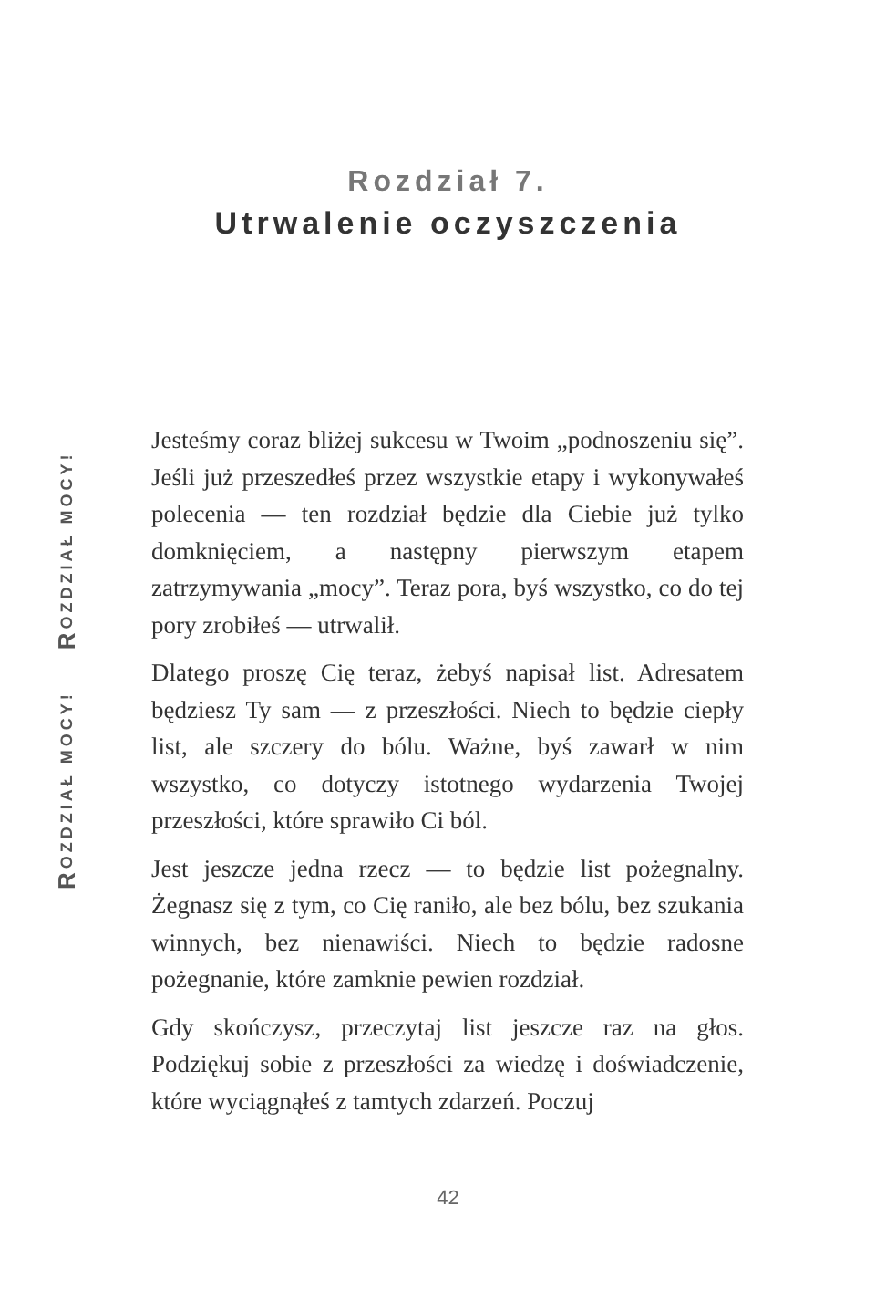Rozdział 7.
Utrwalenie oczyszczenia
ROZDZIAŁ MOCY! ROZDZIAŁ MOCY!
Jesteśmy coraz bliżej sukcesu w Twoim „podnoszeniu się”. Jeśli już przeszedłeś przez wszystkie etapy i wykonywałeś polecenia — ten rozdział będzie dla Ciebie już tylko domknięciem, a następny pierwszym etapem zatrzymywania „mocy”. Teraz pora, byś wszystko, co do tej pory zrobiłeś — utrwalił.
Dlatego proszę Cię teraz, żebyś napisał list. Adresatem będziesz Ty sam — z przeszłości. Niech to będzie ciepły list, ale szczery do bólu. Ważne, byś zawarł w nim wszystko, co dotyczy istotnego wydarzenia Twojej przeszłości, które sprawiło Ci ból.
Jest jeszcze jedna rzecz — to będzie list pożegnalny. Żegnasz się z tym, co Cię raniło, ale bez bólu, bez szukania winnych, bez nienawiści. Niech to będzie radosne pożegnanie, które zamknie pewien rozdział.
Gdy skończysz, przeczytaj list jeszcze raz na głos. Podziękuj sobie z przeszłości za wiedzę i doświadczenie, które wyciągnąłeś z tamtych zdarzeń. Poczuj
42